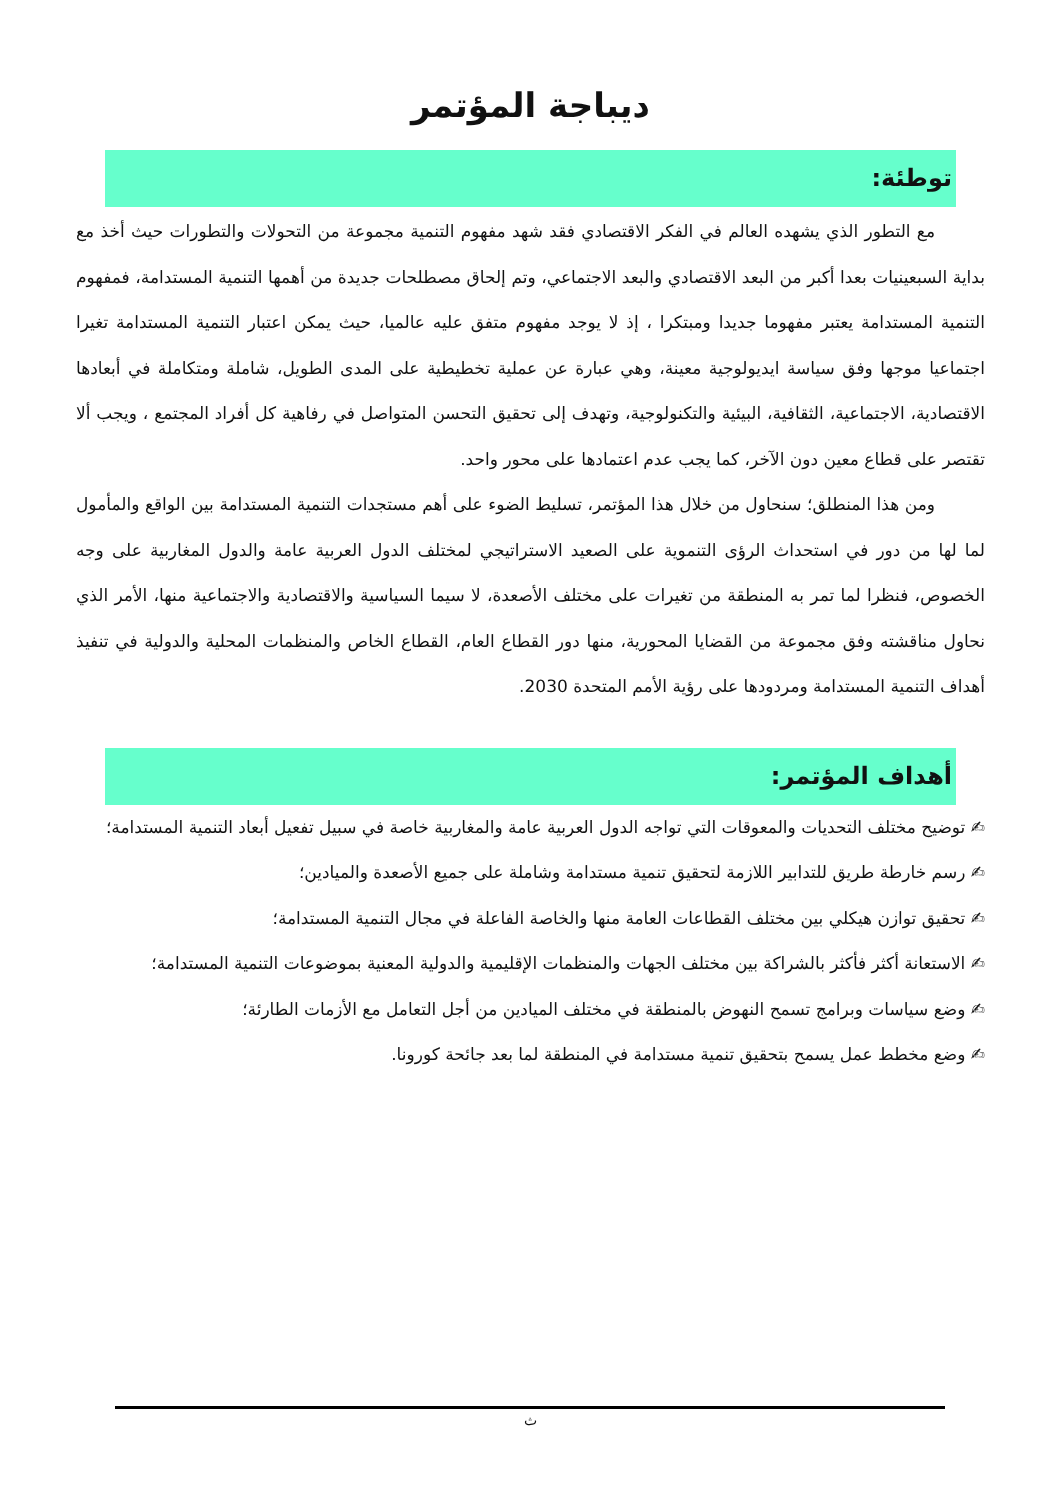ديباجة المؤتمر
توطئة:
مع التطور الذي يشهده العالم في الفكر الاقتصادي فقد شهد مفهوم التنمية مجموعة من التحولات والتطورات حيث أخذ مع بداية السبعينيات بعدا أكبر من البعد الاقتصادي والبعد الاجتماعي، وتم إلحاق مصطلحات جديدة من أهمها التنمية المستدامة، فمفهوم التنمية المستدامة يعتبر مفهوما جديدا ومبتكرا ، إذ لا يوجد مفهوم متفق عليه عالميا، حيث يمكن اعتبار التنمية المستدامة تغيرا اجتماعيا موجها وفق سياسة ايديولوجية معينة، وهي عبارة عن عملية تخطيطية على المدى الطويل، شاملة ومتكاملة في أبعادها الاقتصادية، الاجتماعية، الثقافية، البيئية والتكنولوجية، وتهدف إلى تحقيق التحسن المتواصل في رفاهية كل أفراد المجتمع ، ويجب ألا تقتصر على قطاع معين دون الآخر، كما يجب عدم اعتمادها على محور واحد.
ومن هذا المنطلق؛ سنحاول من خلال هذا المؤتمر، تسليط الضوء على أهم مستجدات التنمية المستدامة بين الواقع والمأمول لما لها من دور في استحداث الرؤى التنموية على الصعيد الاستراتيجي لمختلف الدول العربية عامة والدول المغاربية على وجه الخصوص، فنظرا لما تمر به المنطقة من تغيرات على مختلف الأصعدة، لا سيما السياسية والاقتصادية والاجتماعية منها، الأمر الذي نحاول مناقشته وفق مجموعة من القضايا المحورية، منها دور القطاع العام، القطاع الخاص والمنظمات المحلية والدولية في تنفيذ أهداف التنمية المستدامة ومردودها على رؤية الأمم المتحدة 2030.
أهداف المؤتمر:
✍ توضيح مختلف التحديات والمعوقات التي تواجه الدول العربية عامة والمغاربية خاصة في سبيل تفعيل أبعاد التنمية المستدامة؛
✍ رسم خارطة طريق للتدابير اللازمة لتحقيق تنمية مستدامة وشاملة على جميع الأصعدة والميادين؛
✍ تحقيق توازن هيكلي بين مختلف القطاعات العامة منها والخاصة الفاعلة في مجال التنمية المستدامة؛
✍ الاستعانة أكثر فأكثر بالشراكة بين مختلف الجهات والمنظمات الإقليمية والدولية المعنية بموضوعات التنمية المستدامة؛
✍ وضع سياسات وبرامج تسمح النهوض بالمنطقة في مختلف الميادين من أجل التعامل مع الأزمات الطارئة؛
✍ وضع مخطط عمل يسمح بتحقيق تنمية مستدامة في المنطقة لما بعد جائحة كورونا.
ث